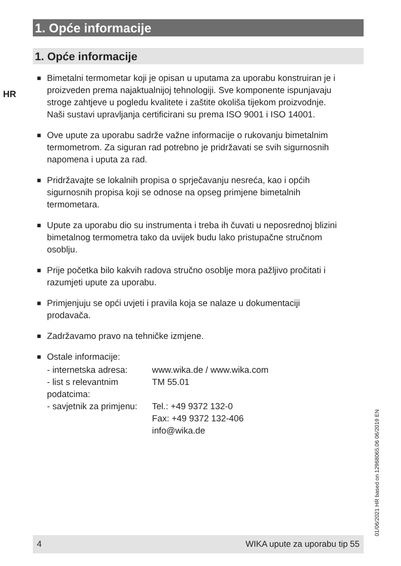1. Opće informacije
1. Opće informacije
HR
■ Bimetalni termometar koji je opisan u uputama za uporabu konstruiran je i proizveden prema najaktualnijoj tehnologiji. Sve komponente ispunjavaju stroge zahtjeve u pogledu kvalitete i zaštite okoliša tijekom proizvodnje. Naši sustavi upravljanja certificirani su prema ISO 9001 i ISO 14001.
■ Ove upute za uporabu sadrže važne informacije o rukovanju bimetalnim termometrom. Za siguran rad potrebno je pridržavati se svih sigurnosnih napomena i uputa za rad.
■ Pridržavajte se lokalnih propisa o sprječavanju nesreća, kao i općih sigurnosnih propisa koji se odnose na opseg primjene bimetalnih termometara.
■ Upute za uporabu dio su instrumenta i treba ih čuvati u neposrednoj blizini bimetalnog termometra tako da uvijek budu lako pristupačne stručnom osoblju.
■ Prije početka bilo kakvih radova stručno osoblje mora pažljivo pročitati i razumjeti upute za uporabu.
■ Primjenjuju se opći uvjeti i pravila koja se nalaze u dokumentaciji prodavača.
■ Zadržavamo pravo na tehničke izmjene.
■ Ostale informacije:
| - internetska adresa: | www.wika.de / www.wika.com |
| - list s relevantnim podatcima: | TM 55.01 |
| - savjetnik za primjenu: | Tel.: +49 9372 132-0 Fax: +49 9372 132-406 info@wika.de |
01/06/2021 HR based on 12968065.06 06/2019 EN
4 WIKA upute za uporabu tip 55